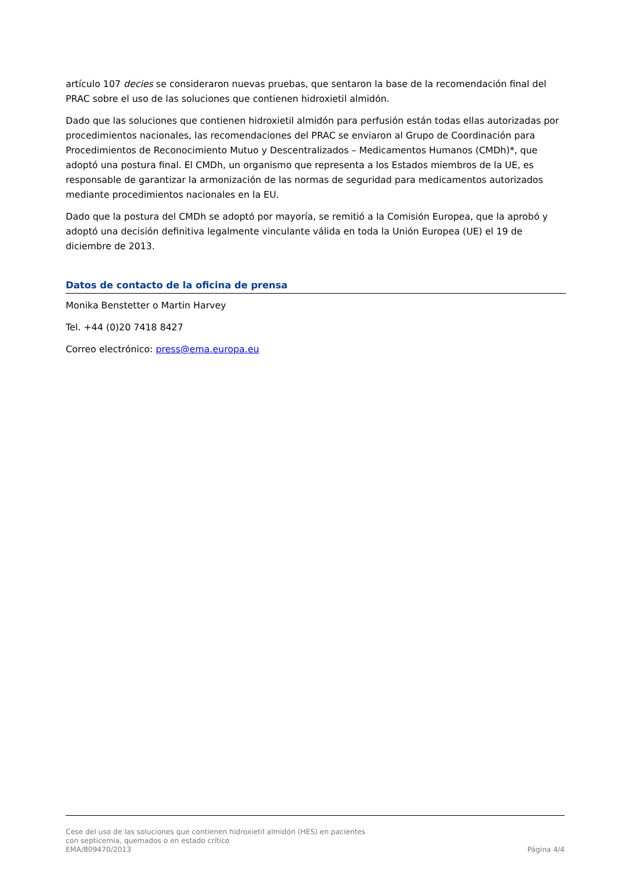artículo 107 decies se consideraron nuevas pruebas, que sentaron la base de la recomendación final del PRAC sobre el uso de las soluciones que contienen hidroxietil almidón.
Dado que las soluciones que contienen hidroxietil almidón para perfusión están todas ellas autorizadas por procedimientos nacionales, las recomendaciones del PRAC se enviaron al Grupo de Coordinación para Procedimientos de Reconocimiento Mutuo y Descentralizados – Medicamentos Humanos (CMDh)*, que adoptó una postura final. El CMDh, un organismo que representa a los Estados miembros de la UE, es responsable de garantizar la armonización de las normas de seguridad para medicamentos autorizados mediante procedimientos nacionales en la EU.
Dado que la postura del CMDh se adoptó por mayoría, se remitió a la Comisión Europea, que la aprobó y adoptó una decisión definitiva legalmente vinculante válida en toda la Unión Europea (UE) el 19 de diciembre de 2013.
Datos de contacto de la oficina de prensa
Monika Benstetter o Martin Harvey
Tel. +44 (0)20 7418 8427
Correo electrónico: press@ema.europa.eu
Cese del uso de las soluciones que contienen hidroxietil almidón (HES) en pacientes
con septicemia, quemados o en estado crítico
EMA/809470/2013 Página 4/4